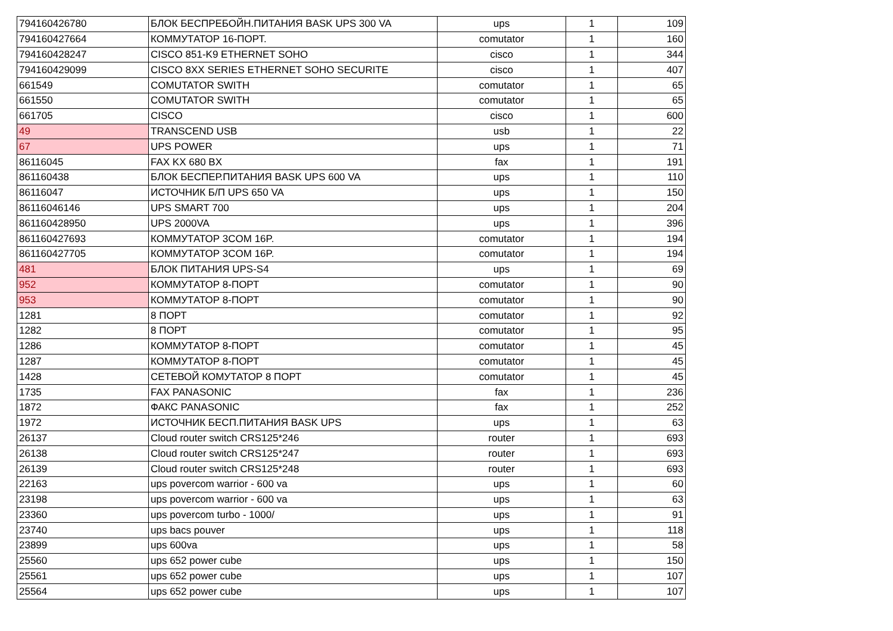| 794160426780 | БЛОК БЕСПРЕБОЙН.ПИТАНИЯ BASK UPS 300 VA | ups | 1 | 109 |
| 794160427664 | КОММУТАТОР 16-ПОРТ. | comutator | 1 | 160 |
| 794160428247 | CISCO 851-K9 ETHERNET SOHO | cisco | 1 | 344 |
| 794160429099 | CISCO 8XX SERIES ETHERNET SOHO SECURITE | cisco | 1 | 407 |
| 661549 | COMUTATOR SWITH | comutator | 1 | 65 |
| 661550 | COMUTATOR SWITH | comutator | 1 | 65 |
| 661705 | CISCO | cisco | 1 | 600 |
| 49 | TRANSCEND USB | usb | 1 | 22 |
| 67 | UPS POWER | ups | 1 | 71 |
| 86116045 | FAX KX 680 BX | fax | 1 | 191 |
| 861160438 | БЛОК БЕСПЕР.ПИТАНИЯ BASK UPS 600 VA | ups | 1 | 110 |
| 86116047 | ИСТОЧНИК Б/П UPS 650 VA | ups | 1 | 150 |
| 86116046146 | UPS SMART 700 | ups | 1 | 204 |
| 861160428950 | UPS 2000VA | ups | 1 | 396 |
| 861160427693 | КОММУТАТОР 3COM 16P. | comutator | 1 | 194 |
| 861160427705 | КОММУТАТОР 3COM 16P. | comutator | 1 | 194 |
| 481 | БЛОК ПИТАНИЯ UPS-S4 | ups | 1 | 69 |
| 952 | КОММУТАТОР 8-ПОРТ | comutator | 1 | 90 |
| 953 | КОММУТАТОР 8-ПОРТ | comutator | 1 | 90 |
| 1281 | 8 ПОРТ | comutator | 1 | 92 |
| 1282 | 8 ПОРТ | comutator | 1 | 95 |
| 1286 | КОММУТАТОР 8-ПОРТ | comutator | 1 | 45 |
| 1287 | КОММУТАТОР 8-ПОРТ | comutator | 1 | 45 |
| 1428 | СЕТЕВОЙ КОМУТАТОР 8 ПОРТ | comutator | 1 | 45 |
| 1735 | FAX PANASONIC | fax | 1 | 236 |
| 1872 | ФАКС PANASONIC | fax | 1 | 252 |
| 1972 | ИСТОЧНИК БЕСП.ПИТАНИЯ BASK UPS | ups | 1 | 63 |
| 26137 | Cloud router switch CRS125*246 | router | 1 | 693 |
| 26138 | Cloud router switch CRS125*247 | router | 1 | 693 |
| 26139 | Cloud router switch CRS125*248 | router | 1 | 693 |
| 22163 | ups povercom warrior - 600 va | ups | 1 | 60 |
| 23198 | ups povercom warrior - 600 va | ups | 1 | 63 |
| 23360 | ups povercom turbo - 1000/ | ups | 1 | 91 |
| 23740 | ups bacs pouver | ups | 1 | 118 |
| 23899 | ups 600va | ups | 1 | 58 |
| 25560 | ups 652 power cube | ups | 1 | 150 |
| 25561 | ups 652 power cube | ups | 1 | 107 |
| 25564 | ups 652 power cube | ups | 1 | 107 |